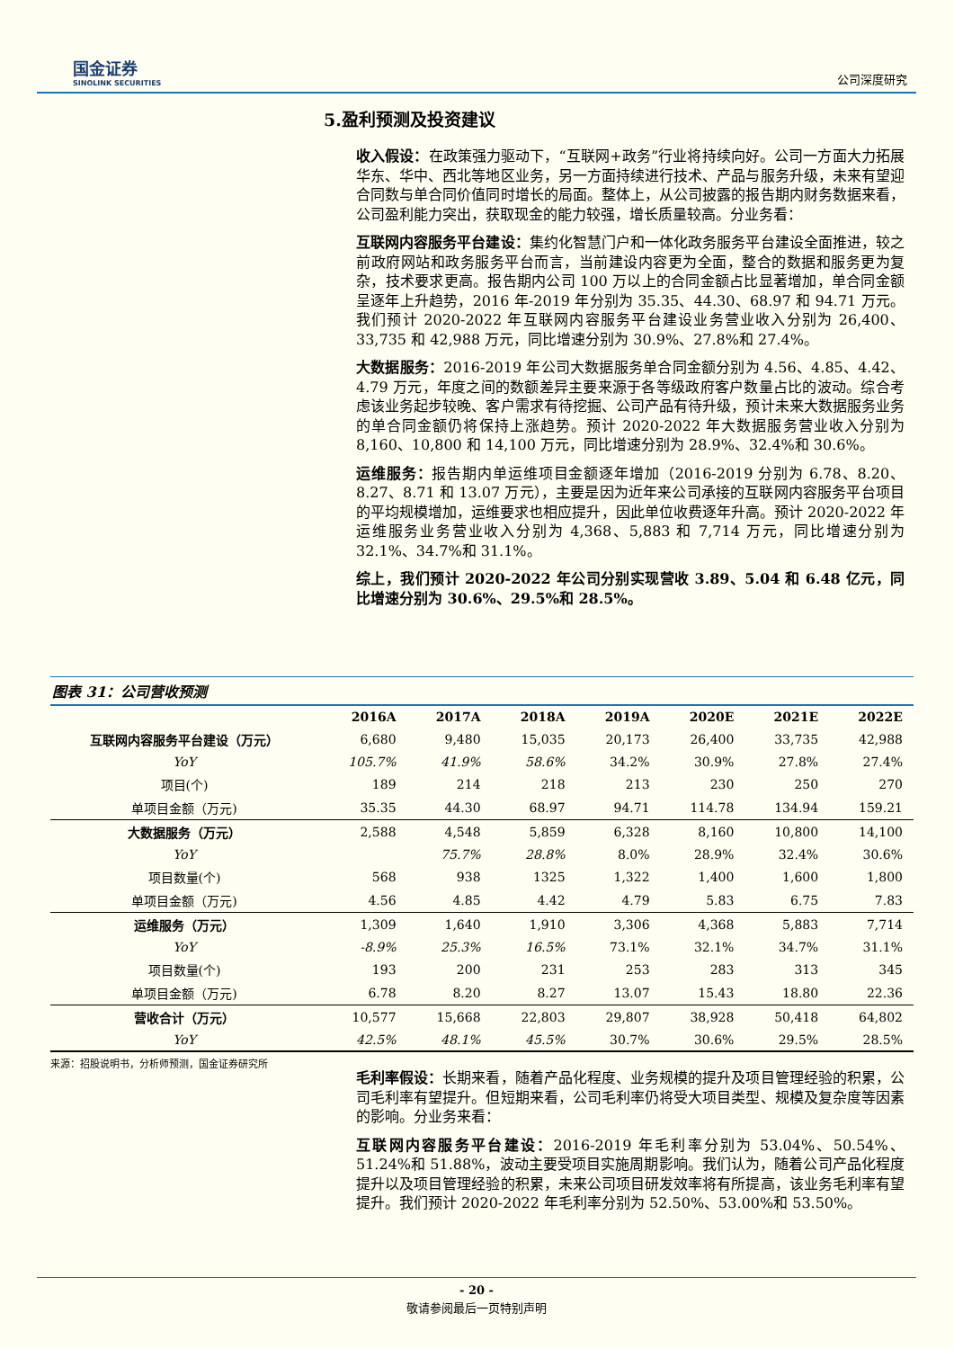国金证券
SINOLINK SECURITIES
公司深度研究
5.盈利预测及投资建议
收入假设：在政策强力驱动下，“互联网+政务”行业将持续向好。公司一方面大力拓展华东、华中、西北等地区业务，另一方面持续进行技术、产品与服务升级，未来有望迎合同数与单合同价值同时增长的局面。整体上，从公司披露的报告期内财务数据来看，公司盈利能力突出，获取现金的能力较强，增长质量较高。分业务看：
互联网内容服务平台建设：集约化智慧门户和一体化政务服务平台建设全面推进，较之前政府网站和政务服务平台而言，当前建设内容更为全面，整合的数据和服务更为复杂，技术要求更高。报告期内公司 100 万以上的合同金额占比显著增加，单合同金额呈逐年上升趋势，2016 年-2019 年分别为 35.35、44.30、68.97 和 94.71 万元。我们预计 2020-2022 年互联网内容服务平台建设业务营业收入分别为 26,400、33,735 和 42,988 万元，同比增速分别为 30.9%、27.8%和 27.4%。
大数据服务：2016-2019 年公司大数据服务单合同金额分别为 4.56、4.85、4.42、4.79 万元，年度之间的数额差异主要来源于各等级政府客户数量占比的波动。综合考虑该业务起步较晚、客户需求有待挖掘、公司产品有待升级，预计未来大数据服务业务的单合同金额仍将保持上涨趋势。预计 2020-2022 年大数据服务营业收入分别为 8,160、10,800 和 14,100 万元，同比增速分别为 28.9%、32.4%和 30.6%。
运维服务：报告期内单运维项目金额逐年增加（2016-2019 分别为 6.78、8.20、8.27、8.71 和 13.07 万元），主要是因为近年来公司承接的互联网内容服务平台项目的平均规模增加，运维要求也相应提升，因此单位收费逐年升高。预计 2020-2022 年运维服务业务营业收入分别为 4,368、5,883 和 7,714 万元，同比增速分别为 32.1%、34.7%和 31.1%。
综上，我们预计 2020-2022 年公司分别实现营收 3.89、5.04 和 6.48 亿元，同比增速分别为 30.6%、29.5%和 28.5%。
图表 31：公司营收预测
| | 2016A | 2017A | 2018A | 2019A | 2020E | 2021E | 2022E |
| --- | --- | --- | --- | --- | --- | --- | --- |
| 互联网内容服务平台建设（万元） | 6,680 | 9,480 | 15,035 | 20,173 | 26,400 | 33,735 | 42,988 |
| YoY | 105.7% | 41.9% | 58.6% | 34.2% | 30.9% | 27.8% | 27.4% |
| 项目(个) | 189 | 214 | 218 | 213 | 230 | 250 | 270 |
| 单项目金额（万元) | 35.35 | 44.30 | 68.97 | 94.71 | 114.78 | 134.94 | 159.21 |
| 大数据服务（万元） | 2,588 | 4,548 | 5,859 | 6,328 | 8,160 | 10,800 | 14,100 |
| YoY | | 75.7% | 28.8% | 8.0% | 28.9% | 32.4% | 30.6% |
| 项目数量(个) | 568 | 938 | 1325 | 1,322 | 1,400 | 1,600 | 1,800 |
| 单项目金额（万元) | 4.56 | 4.85 | 4.42 | 4.79 | 5.83 | 6.75 | 7.83 |
| 运维服务（万元） | 1,309 | 1,640 | 1,910 | 3,306 | 4,368 | 5,883 | 7,714 |
| YoY | -8.9% | 25.3% | 16.5% | 73.1% | 32.1% | 34.7% | 31.1% |
| 项目数量(个) | 193 | 200 | 231 | 253 | 283 | 313 | 345 |
| 单项目金额（万元) | 6.78 | 8.20 | 8.27 | 13.07 | 15.43 | 18.80 | 22.36 |
| 营收合计（万元） | 10,577 | 15,668 | 22,803 | 29,807 | 38,928 | 50,418 | 64,802 |
| YoY | 42.5% | 48.1% | 45.5% | 30.7% | 30.6% | 29.5% | 28.5% |
来源：招股说明书，分析师预测，国金证券研究所
毛利率假设：长期来看，随着产品化程度、业务规模的提升及项目管理经验的积累，公司毛利率有望提升。但短期来看，公司毛利率仍将受大项目类型、规模及复杂度等因素的影响。分业务来看：
互联网内容服务平台建设：2016-2019 年毛利率分别为 53.04%、50.54%、51.24%和 51.88%，波动主要受项目实施周期影响。我们认为，随着公司产品化程度提升以及项目管理经验的积累，未来公司项目研发效率将有所提高，该业务毛利率有望提升。我们预计 2020-2022 年毛利率分别为 52.50%、53.00%和 53.50%。
- 20 -
敬请参阅最后一页特别声明